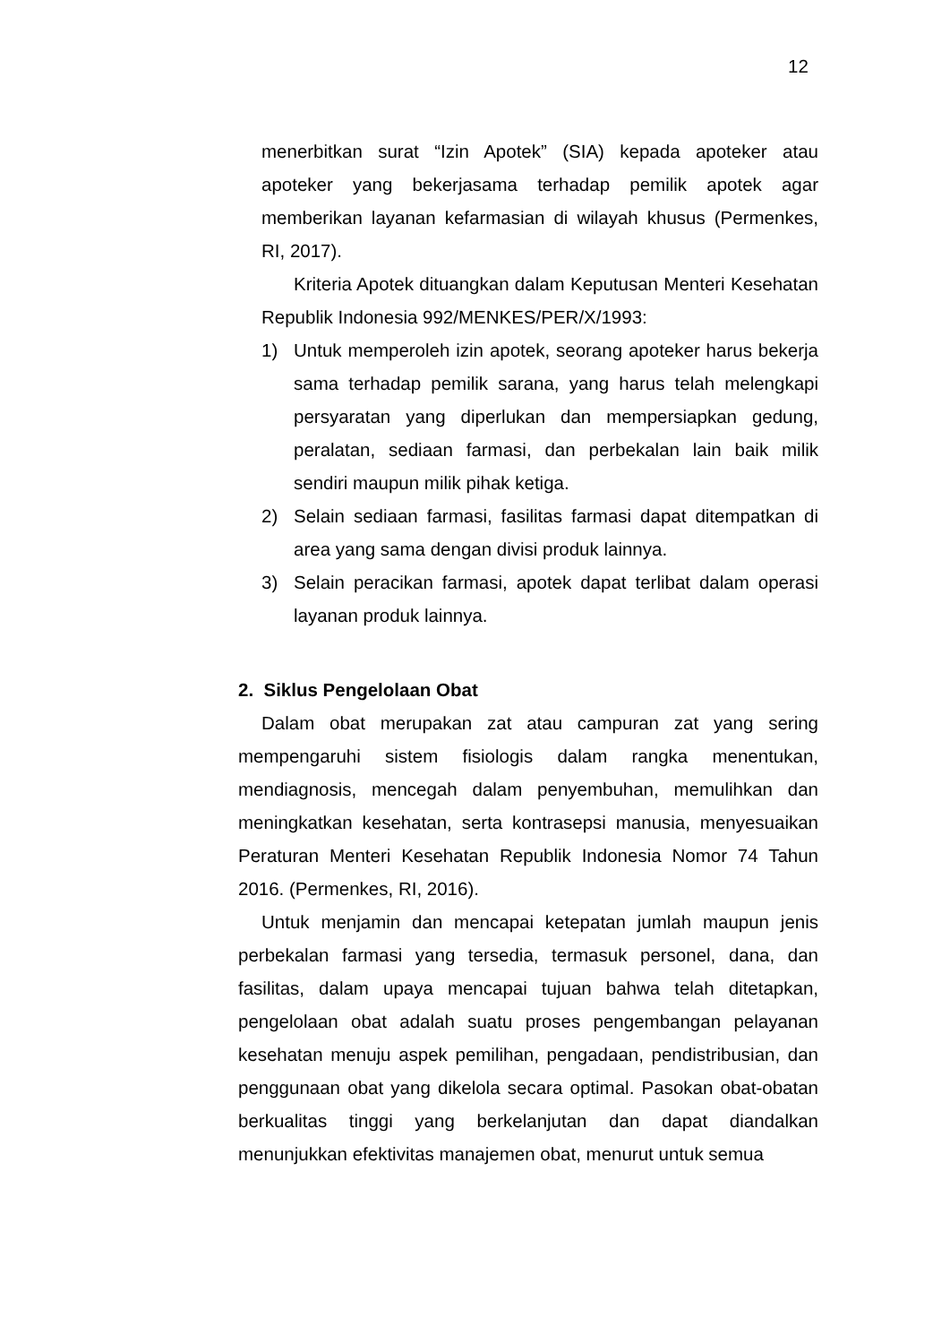12
menerbitkan surat “Izin Apotek” (SIA) kepada apoteker atau apoteker yang bekerjasama terhadap pemilik apotek agar memberikan layanan kefarmasian di wilayah khusus (Permenkes, RI, 2017).
Kriteria Apotek dituangkan dalam Keputusan Menteri Kesehatan Republik Indonesia 992/MENKES/PER/X/1993:
1) Untuk memperoleh izin apotek, seorang apoteker harus bekerja sama terhadap pemilik sarana, yang harus telah melengkapi persyaratan yang diperlukan dan mempersiapkan gedung, peralatan, sediaan farmasi, dan perbekalan lain baik milik sendiri maupun milik pihak ketiga.
2) Selain sediaan farmasi, fasilitas farmasi dapat ditempatkan di area yang sama dengan divisi produk lainnya.
3) Selain peracikan farmasi, apotek dapat terlibat dalam operasi layanan produk lainnya.
2. Siklus Pengelolaan Obat
Dalam obat merupakan zat atau campuran zat yang sering mempengaruhi sistem fisiologis dalam rangka menentukan, mendiagnosis, mencegah dalam penyembuhan, memulihkan dan meningkatkan kesehatan, serta kontrasepsi manusia, menyesuaikan Peraturan Menteri Kesehatan Republik Indonesia Nomor 74 Tahun 2016. (Permenkes, RI, 2016).
Untuk menjamin dan mencapai ketepatan jumlah maupun jenis perbekalan farmasi yang tersedia, termasuk personel, dana, dan fasilitas, dalam upaya mencapai tujuan bahwa telah ditetapkan, pengelolaan obat adalah suatu proses pengembangan pelayanan kesehatan menuju aspek pemilihan, pengadaan, pendistribusian, dan penggunaan obat yang dikelola secara optimal. Pasokan obat-obatan berkualitas tinggi yang berkelanjutan dan dapat diandalkan menunjukkan efektivitas manajemen obat, menurut untuk semua